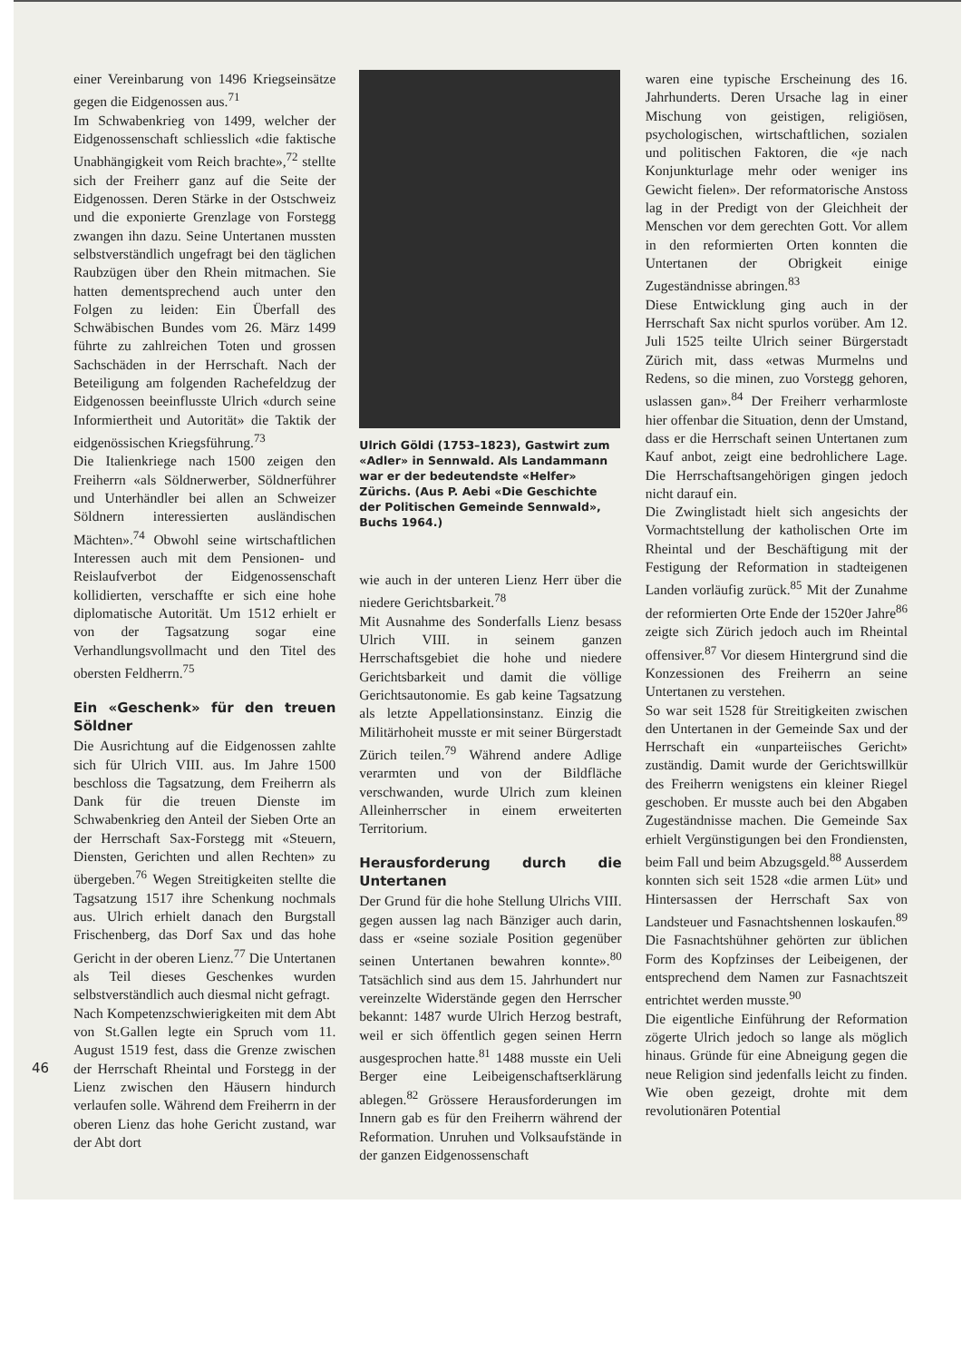einer Vereinbarung von 1496 Kriegseinsätze gegen die Eidgenossen aus.<sup>71</sup>
Im Schwabenkrieg von 1499, welcher der Eidgenossenschaft schliesslich «die faktische Unabhängigkeit vom Reich brachte»,<sup>72</sup> stellte sich der Freiherr ganz auf die Seite der Eidgenossen. Deren Stärke in der Ostschweiz und die exponierte Grenzlage von Forstegg zwangen ihn dazu. Seine Untertanen mussten selbstverständlich ungefragt bei den täglichen Raubzügen über den Rhein mitmachen. Sie hatten dementsprechend auch unter den Folgen zu leiden: Ein Überfall des Schwäbischen Bundes vom 26. März 1499 führte zu zahlreichen Toten und grossen Sachschäden in der Herrschaft. Nach der Beteiligung am folgenden Rachefeldzug der Eidgenossen beeinflusste Ulrich «durch seine Informiertheit und Autorität» die Taktik der eidgenössischen Kriegsführung.<sup>73</sup>
Die Italienkriege nach 1500 zeigen den Freiherrn «als Söldnerwerber, Söldnerführer und Unterhändler bei allen an Schweizer Söldnern interessierten ausländischen Mächten».<sup>74</sup> Obwohl seine wirtschaftlichen Interessen auch mit dem Pensionen- und Reislaufverbot der Eidgenossenschaft kollidierten, verschaffte er sich eine hohe diplomatische Autorität. Um 1512 erhielt er von der Tagsatzung sogar eine Verhandlungsvollmacht und den Titel des obersten Feldherrn.<sup>75</sup>
Ein «Geschenk» für den treuen Söldner
Die Ausrichtung auf die Eidgenossen zahlte sich für Ulrich VIII. aus. Im Jahre 1500 beschloss die Tagsatzung, dem Freiherrn als Dank für die treuen Dienste im Schwabenkrieg den Anteil der Sieben Orte an der Herrschaft Sax-Forstegg mit «Steuern, Diensten, Gerichten und allen Rechten» zu übergeben.<sup>76</sup> Wegen Streitigkeiten stellte die Tagsatzung 1517 ihre Schenkung nochmals aus. Ulrich erhielt danach den Burgstall Frischenberg, das Dorf Sax und das hohe Gericht in der oberen Lienz.<sup>77</sup> Die Untertanen als Teil dieses Geschenkes wurden selbstverständlich auch diesmal nicht gefragt.
Nach Kompetenzschwierigkeiten mit dem Abt von St.Gallen legte ein Spruch vom 11. August 1519 fest, dass die Grenze zwischen der Herrschaft Rheintal und Forstegg in der Lienz zwischen den Häusern hindurch verlaufen solle. Während dem Freiherrn in der oberen Lienz das hohe Gericht zustand, war der Abt dort
Ulrich Göldi (1753–1823), Gastwirt zum «Adler» in Sennwald. Als Landammann war er der bedeutendste «Helfer» Zürichs. (Aus P. Aebi «Die Geschichte der Politischen Gemeinde Sennwald», Buchs 1964.)
wie auch in der unteren Lienz Herr über die niedere Gerichtsbarkeit.<sup>78</sup>
Mit Ausnahme des Sonderfalls Lienz besass Ulrich VIII. in seinem ganzen Herrschaftsgebiet die hohe und niedere Gerichtsbarkeit und damit die völlige Gerichtsautonomie. Es gab keine Tagsatzung als letzte Appellationsinstanz. Einzig die Militärhoheit musste er mit seiner Bürgerstadt Zürich teilen.<sup>79</sup> Während andere Adlige verarmten und von der Bildfläche verschwanden, wurde Ulrich zum kleinen Alleinherrscher in einem erweiterten Territorium.
Herausforderung durch die Untertanen
Der Grund für die hohe Stellung Ulrichs VIII. gegen aussen lag nach Bänziger auch darin, dass er «seine soziale Position gegenüber seinen Untertanen bewahren konnte».<sup>80</sup> Tatsächlich sind aus dem 15. Jahrhundert nur vereinzelte Widerstände gegen den Herrscher bekannt: 1487 wurde Ulrich Herzog bestraft, weil er sich öffentlich gegen seinen Herrn ausgesprochen hatte.<sup>81</sup> 1488 musste ein Ueli Berger eine Leibeigenschaftserklärung ablegen.<sup>82</sup> Grössere Herausforderungen im Innern gab es für den Freiherrn während der Reformation. Unruhen und Volksaufstände in der ganzen Eidgenossenschaft
waren eine typische Erscheinung des 16. Jahrhunderts. Deren Ursache lag in einer Mischung von geistigen, religiösen, psychologischen, wirtschaftlichen, sozialen und politischen Faktoren, die «je nach Konjunkturlage mehr oder weniger ins Gewicht fielen». Der reformatorische Anstoss lag in der Predigt von der Gleichheit der Menschen vor dem gerechten Gott. Vor allem in den reformierten Orten konnten die Untertanen der Obrigkeit einige Zugeständnisse abringen.<sup>83</sup>
Diese Entwicklung ging auch in der Herrschaft Sax nicht spurlos vorüber. Am 12. Juli 1525 teilte Ulrich seiner Bürgerstadt Zürich mit, dass «etwas Murmelns und Redens, so die minen, zuo Vorstegg gehoren, uslassen gan».<sup>84</sup> Der Freiherr verharmloste hier offenbar die Situation, denn der Umstand, dass er die Herrschaft seinen Untertanen zum Kauf anbot, zeigt eine bedrohlichere Lage. Die Herrschaftsangehörigen gingen jedoch nicht darauf ein.
Die Zwinglistadt hielt sich angesichts der Vormachtstellung der katholischen Orte im Rheintal und der Beschäftigung mit der Festigung der Reformation in stadteigenen Landen vorläufig zurück.<sup>85</sup> Mit der Zunahme der reformierten Orte Ende der 1520er Jahre<sup>86</sup> zeigte sich Zürich jedoch auch im Rheintal offensiver.<sup>87</sup> Vor diesem Hintergrund sind die Konzessionen des Freiherrn an seine Untertanen zu verstehen.
So war seit 1528 für Streitigkeiten zwischen den Untertanen in der Gemeinde Sax und der Herrschaft ein «unparteiisches Gericht» zuständig. Damit wurde der Gerichtswillkür des Freiherrn wenigstens ein kleiner Riegel geschoben. Er musste auch bei den Abgaben Zugeständnisse machen. Die Gemeinde Sax erhielt Vergünstigungen bei den Frondiensten, beim Fall und beim Abzugsgeld.<sup>88</sup> Ausserdem konnten sich seit 1528 «die armen Lüt» und Hintersassen der Herrschaft Sax von Landsteuer und Fasnachtshennen loskaufen.<sup>89</sup> Die Fasnachtshühner gehörten zur üblichen Form des Kopfzinses der Leibeigenen, der entsprechend dem Namen zur Fasnachtszeit entrichtet werden musste.<sup>90</sup>
Die eigentliche Einführung der Reformation zögerte Ulrich jedoch so lange als möglich hinaus. Gründe für eine Abneigung gegen die neue Religion sind jedenfalls leicht zu finden. Wie oben gezeigt, drohte mit dem revolutionären Potential
46